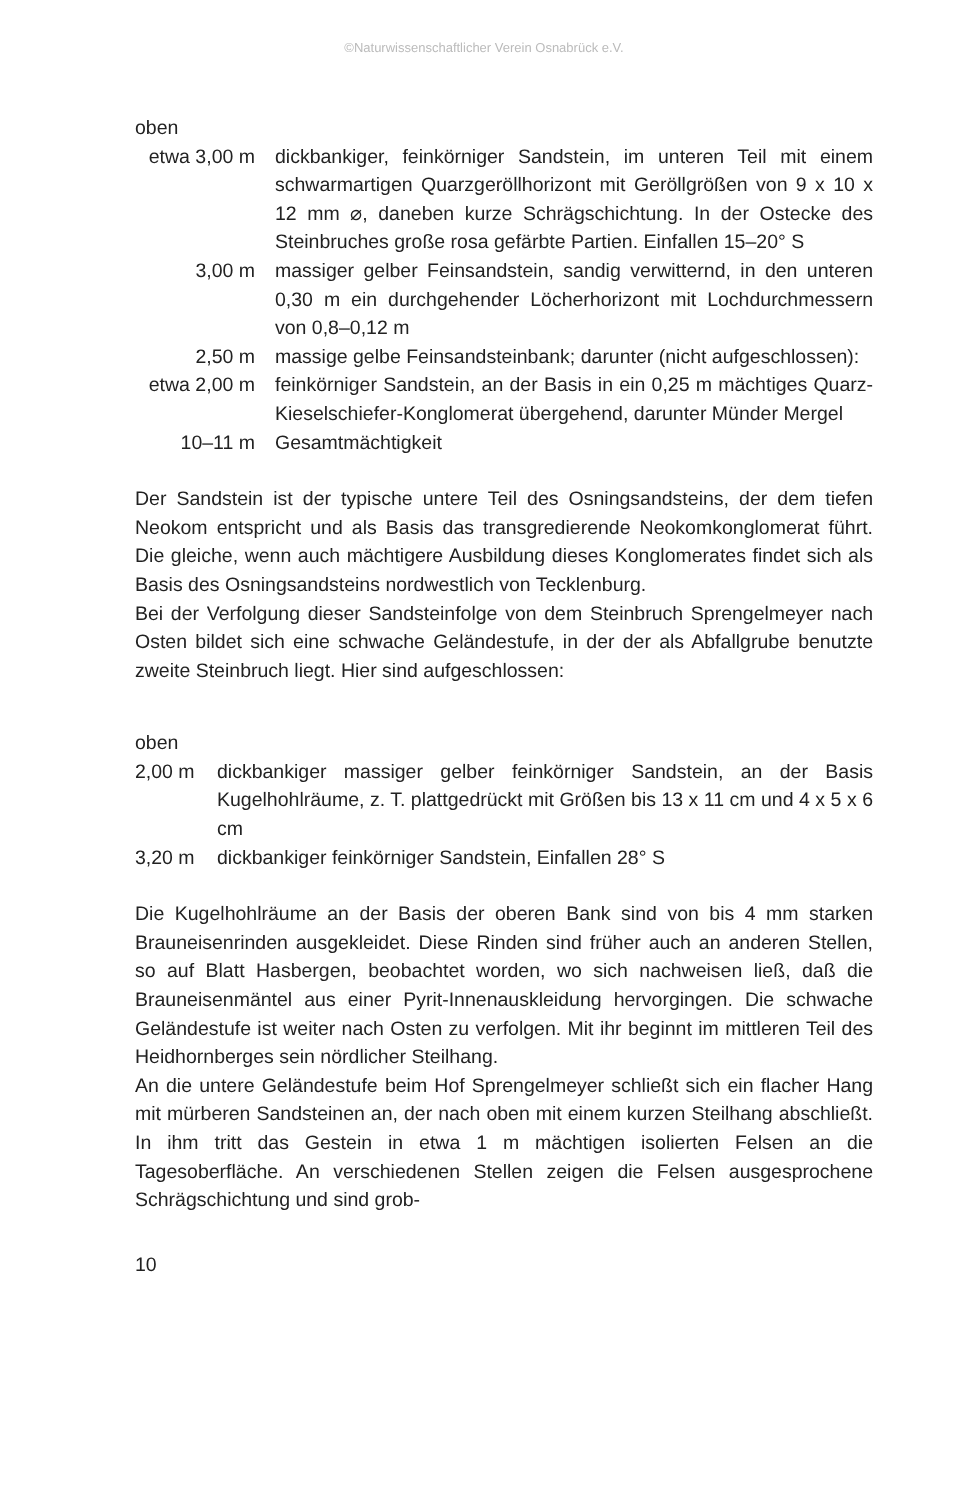©Naturwissenschaftlicher Verein Osnabrück e.V.
oben
| etwa 3,00 m | dickbankiger, feinkörniger Sandstein, im unteren Teil mit einem schwarmartigen Quarzgeröllhorizont mit Geröllgrößen von 9 x 10 x 12 mm ⌀, daneben kurze Schrägschichtung. In der Ostecke des Steinbruches große rosa gefärbte Partien. Einfallen 15–20° S |
| 3,00 m | massiger gelber Feinsandstein, sandig verwitternd, in den unteren 0,30 m ein durchgehender Löcherhorizont mit Lochdurchmessern von 0,8–0,12 m |
| 2,50 m | massige gelbe Feinsandsteinbank; darunter (nicht aufgeschlossen): |
| etwa 2,00 m | feinkörniger Sandstein, an der Basis in ein 0,25 m mächtiges Quarz-Kieselschiefer-Konglomerat übergehend, darunter Münder Mergel |
| 10–11 m | Gesamtmächtigkeit |
Der Sandstein ist der typische untere Teil des Osningsandsteins, der dem tiefen Neokom entspricht und als Basis das transgredierende Neokomkonglomerat führt. Die gleiche, wenn auch mächtigere Ausbildung dieses Konglomerates findet sich als Basis des Osningsandsteins nordwestlich von Tecklenburg.
Bei der Verfolgung dieser Sandsteinfolge von dem Steinbruch Sprengelmeyer nach Osten bildet sich eine schwache Geländestufe, in der der als Abfallgrube benutzte zweite Steinbruch liegt. Hier sind aufgeschlossen:
oben
| 2,00 m | dickbankiger massiger gelber feinkörniger Sandstein, an der Basis Kugelhohlräume, z. T. plattgedrückt mit Größen bis 13 x 11 cm und 4 x 5 x 6 cm |
| 3,20 m | dickbankiger feinkörniger Sandstein, Einfallen 28° S |
Die Kugelhohlräume an der Basis der oberen Bank sind von bis 4 mm starken Brauneisenrinden ausgekleidet. Diese Rinden sind früher auch an anderen Stellen, so auf Blatt Hasbergen, beobachtet worden, wo sich nachweisen ließ, daß die Brauneisenmäntel aus einer Pyrit-Innenauskleidung hervorgingen. Die schwache Geländestufe ist weiter nach Osten zu verfolgen. Mit ihr beginnt im mittleren Teil des Heidhornberges sein nördlicher Steilhang.
An die untere Geländestufe beim Hof Sprengelmeyer schließt sich ein flacher Hang mit mürberen Sandsteinen an, der nach oben mit einem kurzen Steilhang abschließt. In ihm tritt das Gestein in etwa 1 m mächtigen isolierten Felsen an die Tagesoberfläche. An verschiedenen Stellen zeigen die Felsen ausgesprochene Schrägschichtung und sind grob-
10